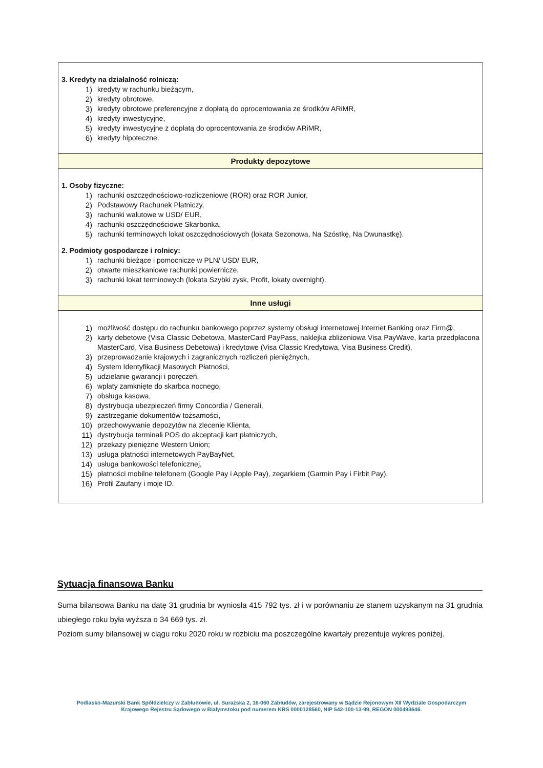| 3. Kredyty na działalność rolniczą: 1) kredyty w rachunku bieżącym, 2) kredyty obrotowe, 3) kredyty obrotowe preferencyjne z dopłatą do oprocentowania ze środków ARiMR, 4) kredyty inwestycyjne, 5) kredyty inwestycyjne z dopłatą do oprocentowania ze środków ARiMR, 6) kredyty hipoteczne. |
| Produkty depozytowe |
| 1. Osoby fizyczne: 1) rachunki oszczędnościowo-rozliczeniowe (ROR) oraz ROR Junior, 2) Podstawowy Rachunek Płatniczy, 3) rachunki walutowe w USD/ EUR, 4) rachunki oszczędnościowe Skarbonka, 5) rachunki terminowych lokat oszczędnościowych (lokata Sezonowa, Na Szóstkę, Na Dwunastkę). 2. Podmioty gospodarcze i rolnicy: 1) rachunki bieżące i pomocnicze w PLN/ USD/ EUR, 2) otwarte mieszkaniowe rachunki powiernicze, 3) rachunki lokat terminowych (lokata Szybki zysk, Profit, lokaty overnight). |
| Inne usługi |
| 1) możliwość dostępu do rachunku bankowego poprzez systemy obsługi internetowej Internet Banking oraz Firm@, 2) karty debetowe (Visa Classic Debetowa, MasterCard PayPass, naklejka zbliżeniowa Visa PayWave, karta przedpłacona MasterCard, Visa Business Debetowa) i kredytowe (Visa Classic Kredytowa, Visa Business Credit), 3) przeprowadzanie krajowych i zagranicznych rozliczeń pieniężnych, 4) System Identyfikacji Masowych Płatności, 5) udzielanie gwarancji i poręczeń, 6) wpłaty zamknięte do skarbca nocnego, 7) obsługa kasowa, 8) dystrybucja ubezpieczeń firmy Concordia / Generali, 9) zastrzeganie dokumentów tożsamości, 10) przechowywanie depozytów na zlecenie Klienta, 11) dystrybucja terminali POS do akceptacji kart płatniczych, 12) przekazy pieniężne Western Union; 13) usługa płatności internetowych PayBayNet, 14) usługa bankowości telefonicznej, 15) płatności mobilne telefonem (Google Pay i Apple Pay), zegarkiem (Garmin Pay i Firbit Pay), 16) Profil Zaufany i moje ID. |
Sytuacja finansowa Banku
Suma bilansowa Banku na datę 31 grudnia br wyniosła 415 792 tys. zł i w porównaniu ze stanem uzyskanym na 31 grudnia ubiegłego roku była wyższa o 34 669 tys. zł.
Poziom sumy bilansowej w ciągu roku 2020 roku w rozbiciu ma poszczególne kwartały prezentuje wykres poniżej.
Podlasko-Mazurski Bank Spółdzielczy w Zabłudowie, ul. Surażska 2, 16-060 Zabłudów, zarejestrowany w Sądzie Rejonowym XII Wydziale Gospodarczym Krajowego Rejestru Sądowego w Białymstoku pod numerem KRS 0000128560, NIP 542-100-13-99, REGON 000493646.